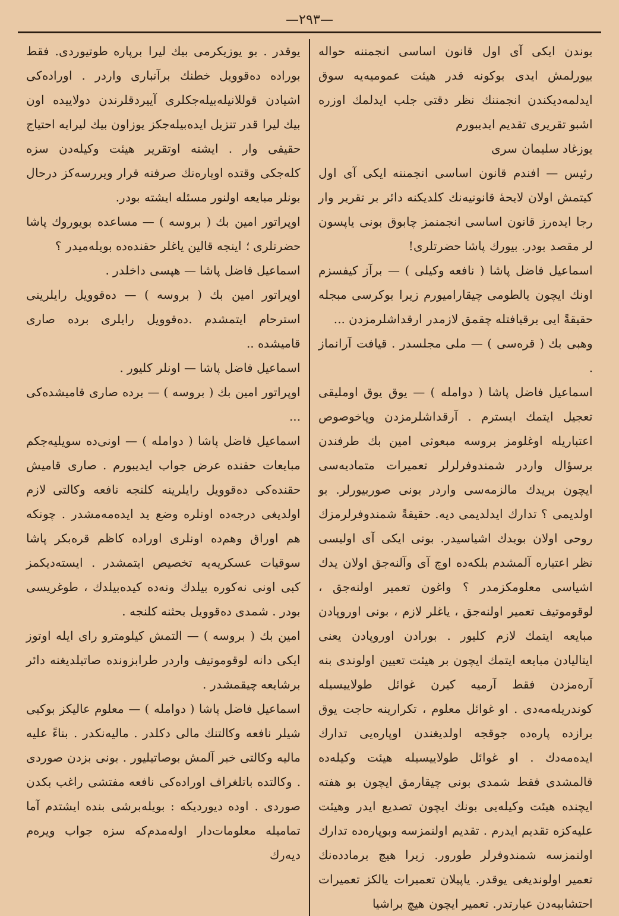—٢٩٣—
بوندن ایکی آی اول قانون اساسی انجمننه حواله بیورلمش ایدی بوکونه قدر هیئت عمومیه‌یه سوق ایدلمه‌دیکندن انجمننك نظر دقتی جلب ایدلمك اوزره اشبو تقریری تقدیم ایدیبورم
یوزغاد سلیمان سری
رئیس — افندم قانون اساسی انجمننه ایکی آی اول کیتمش اولان لایحهٔ قانونیه‌نك کلدیکنه دائر بر تقریر وار رجا ایده‌رز قانون اساسی انجمنمز چابوق بونی یاپسون لر مقصد بودر. بیورك پاشا حضرتلری!
اسماعیل فاضل پاشا ( نافعه وکیلی ) — برآز کیفسزم اونك ایچون یالطومی چیقارامیورم زیرا بوکرسی مبجله حقیقةً ایی برقیافتله چقمق لازمدر ارقداشلرمزدن ...
وهبی بك ( قره‌سی ) — ملی مجلسدر . قیافت آرانماز .
اسماعیل فاضل پاشا ( دوامله ) — یوق یوق اوملیقی تعجیل ایتمك ایسترم . آرقداشلرمزدن وپاخوصوص اعتباریله اوغلومز بروسه مبعوثی امین بك طرفندن برسؤال واردر شمندوفرلرلر تعمیرات متمادیه‌سی ایچون بریدك مالزمه‌سی واردر بونی صوربیورلر. بو اولدیمی ؟ تدارك ایدلدیمی دیه. حقیقةً شمندوفرلرمزك روحی اولان بویدك اشیاسیدر. بونی ایکی آی اولیسی نظر اعتباره آلمشدم بلکه‌ده اوچ آی وآلنه‌جق اولان یدك اشیاسی معلومکزمدر ؟ واغون تعمیر اولنه‌جق ، لوقوموتیف تعمیر اولنه‌جق ، یاغلر لازم ، بونی اوروپادن مبایعه ایتمك لازم کلیور . بورادن اوروپادن یعنی ایتالیادن مبایعه ایتمك ایچون بر هیئت تعیین اولوندی بنه آره‌مزدن فقط آرمیه کیرن غوائل طولاییسیله کوندریله‌مه‌دی . او غوائل معلوم ، تکرارینه حاجت یوق برازده پاره‌ده جوقجه اولدیغندن اوپاره‌یی تدارك ایده‌مه‌دك . او غوائل طولاییسیله هیئت وکیله‌ده قالمشدی فقط شمدی بونی چیقارمق ایچون بو هفته ایچنده هیئت وکیله‌یی بونك ایچون تصدیع ایدر وهیئت علیه‌کزه تقدیم ایدرم . تقدیم اولنمزسه وبوپاره‌ده تدارك اولنمزسه شمندوفرلر طورور. زیرا هیچ برمادده‌نك تعمیر اولوندیغی یوقدر. یاپیلان تعمیرات یالکز تعمیرات احتشابیه‌دن عبارتدر. تعمیر ایچون هیچ براشیا
یوقدر . بو یوزیکرمی بیك لیرا برپاره طوتیوردی. فقط بوراده ده‌قوویل خطنك برآنباری واردر . اوراده‌کی اشیادن قوللانیله‌بیله‌جکلری آییردقلرندن دولاییده اون بیك لیرا قدر تنزیل ایده‌بیله‌جکز یوزاون بیك لیرایه احتیاج حقیقی وار . ایشته اوتقریر هیئت وکیله‌دن سزه کله‌جکی وقتده اوپاره‌نك صرفنه قرار ویررسه‌کز درحال بونلر مبایعه اولنور مسئله ایشته بودر.
اوپراتور امین بك ( بروسه ) — مساعده بویوروك پاشا حضرتلری ؛ اینجه قالین یاغلر حقنده‌ده بویله‌میدر ؟
اسماعیل فاضل پاشا — هپسی داخلدر .
اوپراتور امین بك ( بروسه ) — ده‌قوویل رایلرینی استرحام ایتمشدم .ده‌قوویل رایلری برده صاری قامیشده ..
اسماعیل فاضل پاشا — اونلر کلیور .
اوپراتور امین بك ( بروسه ) — برده صاری قامیشده‌کی ...
اسماعیل فاضل پاشا ( دوامله ) — اونی‌ده سویلیه‌جکم مبایعات حقنده عرض جواب ایدیبورم . صاری قامیش حقنده‌کی ده‌قوویل رایلرینه کلنجه نافعه وکالتی لازم اولدیغی درجه‌ده اونلره وضع ید ایده‌مه‌مشدر . چونکه هم اوراق وهم‌ده اونلری اوراده کاظم قره‌بکر پاشا سوقیات عسکریه‌یه تخصیص ایتمشدر . ایسته‌دیکمز کبی اونی نه‌کوره بیلدك ونه‌ده کیده‌بیلدك ، طوغریسی بودر . شمدی ده‌قوویل بحثنه کلنجه .
امین بك ( بروسه ) — التمش کیلومترو رای ایله اوتوز ایکی دانه لوقوموتیف واردر طرابزونده صاتیلدیغنه دائر برشایعه چیقمشدر .
اسماعیل فاضل پاشا ( دوامله ) — معلوم عالیکز بوکبی شیلر نافعه وکالتنك مالی دکلدر . مالیه‌نكدر . بناءً علیه مالیه وکالتی خبر آلمش بوصاتیلیور . بونی بزدن صوردی . وکالتده باتلغراف اوراده‌کی نافعه مفتشی راغب بکدن صوردی . اوده دیوردیکه : بویله‌برشی بنده ایشتدم آما تمامیله معلومات‌دار اوله‌مدم‌که سزه جواب ویره‌م دیه‌رك